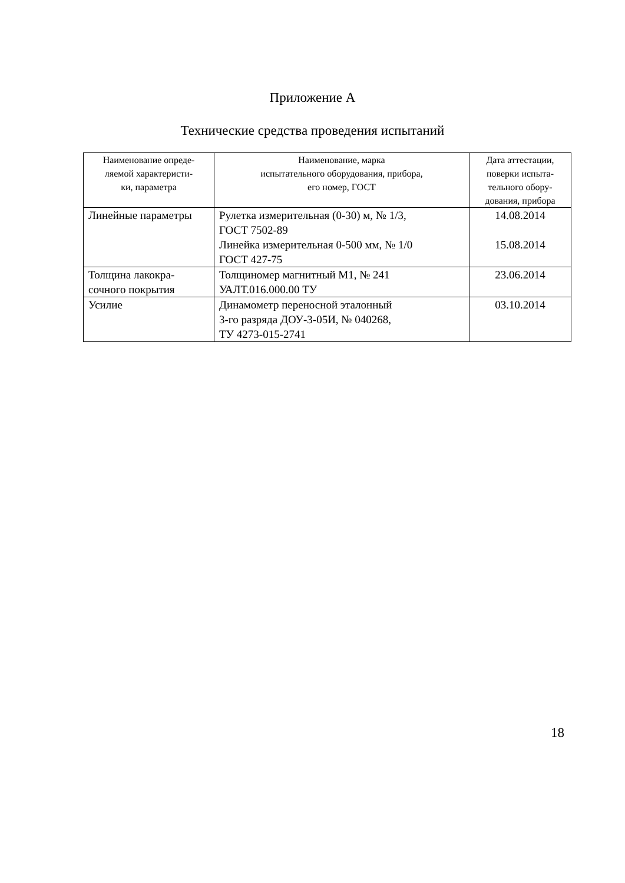Приложение А
Технические средства проведения испытаний
| Наименование опреде- ляемой характеристи- ки, параметра | Наименование, марка испытательного оборудования, прибора, его номер, ГОСТ | Дата аттестации, поверки испыта- тельного обору- дования, прибора |
| --- | --- | --- |
| Линейные параметры | Рулетка измерительная (0-30) м, № 1/3, ГОСТ 7502-89 Линейка измерительная 0-500 мм, № 1/0 ГОСТ 427-75 | 14.08.2014 15.08.2014 |
| Толщина лакокра- сочного покрытия | Толщиномер магнитный М1, № 241 УАЛТ.016.000.00 ТУ | 23.06.2014 |
| Усилие | Динамометр переносной эталонный 3-го разряда ДОУ-3-05И, № 040268, ТУ 4273-015-2741 | 03.10.2014 |
18